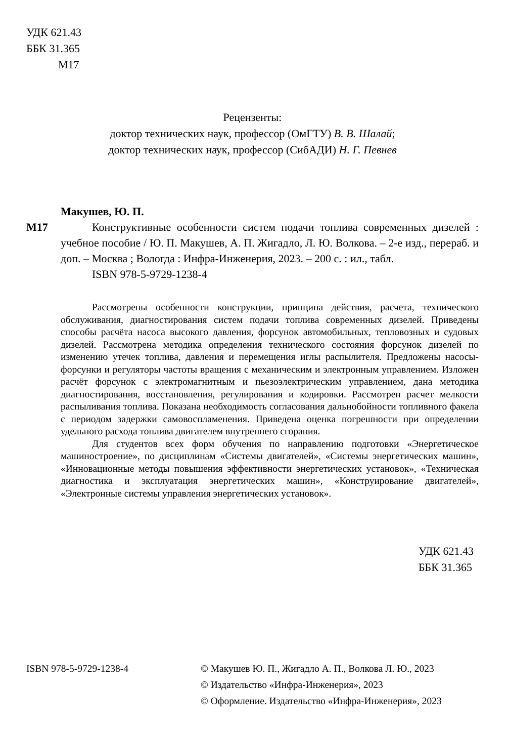УДК 621.43
ББК 31.365
М17
Рецензенты:
доктор технических наук, профессор (ОмГТУ) В. В. Шалай;
доктор технических наук, профессор (СибАДИ) Н. Г. Певнев
Макушев, Ю. П.
М17 Конструктивные особенности систем подачи топлива современных дизелей : учебное пособие / Ю. П. Макушев, А. П. Жигадло, Л. Ю. Волкова. – 2-е изд., перераб. и доп. – Москва ; Вологда : Инфра-Инженерия, 2023. – 200 с. : ил., табл.
ISBN 978-5-9729-1238-4
Рассмотрены особенности конструкции, принципа действия, расчета, технического обслуживания, диагностирования систем подачи топлива современных дизелей. Приведены способы расчёта насоса высокого давления, форсунок автомобильных, тепловозных и судовых дизелей. Рассмотрена методика определения технического состояния форсунок дизелей по изменению утечек топлива, давления и перемещения иглы распылителя. Предложены насосы-форсунки и регуляторы частоты вращения с механическим и электронным управлением. Изложен расчёт форсунок с электромагнитным и пьезоэлектрическим управлением, дана методика диагностирования, восстановления, регулирования и кодировки. Рассмотрен расчет мелкости распыливания топлива. Показана необходимость согласования дальнобойности топливного факела с периодом задержки самовоспламенения. Приведена оценка погрешности при определении удельного расхода топлива двигателем внутреннего сгорания.
Для студентов всех форм обучения по направлению подготовки «Энергетическое машиностроение», по дисциплинам «Системы двигателей», «Системы энергетических машин», «Инновационные методы повышения эффективности энергетических установок», «Техническая диагностика и эксплуатация энергетических машин», «Конструирование двигателей», «Электронные системы управления энергетических установок».
УДК 621.43
ББК 31.365
ISBN 978-5-9729-1238-4 © Макушев Ю. П., Жигадло А. П., Волкова Л. Ю., 2023
© Издательство «Инфра-Инженерия», 2023
© Оформление. Издательство «Инфра-Инженерия», 2023